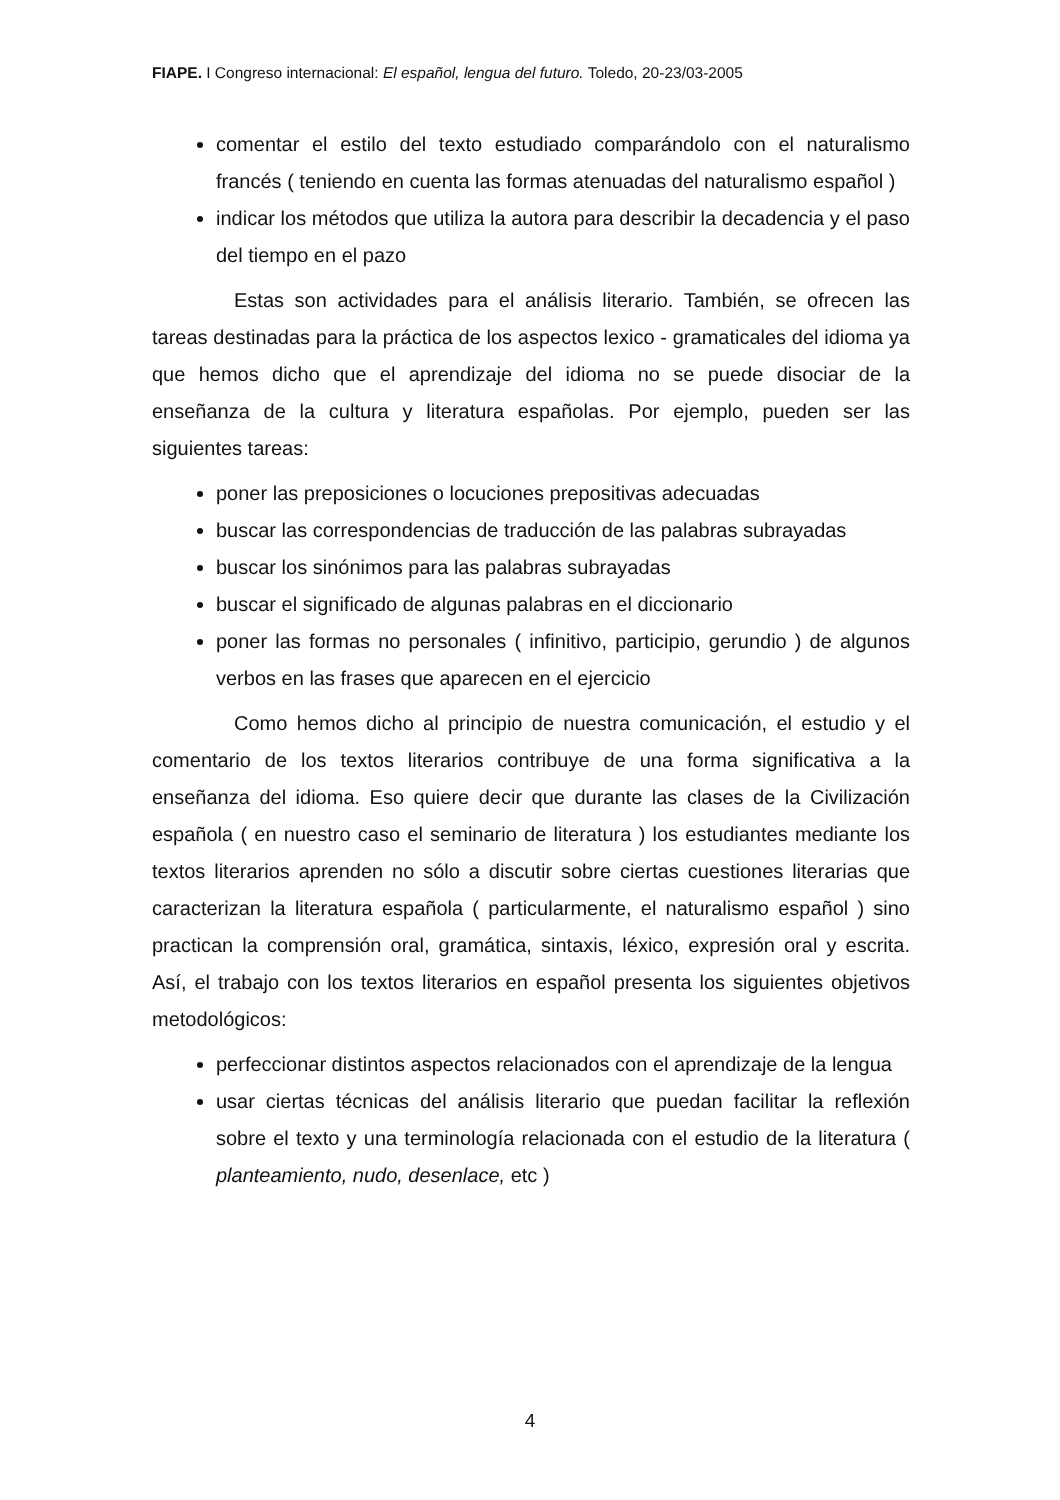FIAPE. I Congreso internacional: El español, lengua del futuro. Toledo, 20-23/03-2005
comentar el estilo del texto estudiado comparándolo con el naturalismo francés ( teniendo en cuenta las formas atenuadas del naturalismo español )
indicar los métodos que utiliza la autora para describir la decadencia y el paso del tiempo en el pazo
Estas son actividades para el análisis literario. También, se ofrecen las tareas destinadas para la práctica de los aspectos lexico - gramaticales del idioma ya que hemos dicho que el aprendizaje del idioma no se puede disociar de la enseñanza de la cultura y literatura españolas. Por ejemplo, pueden ser las siguientes tareas:
poner las preposiciones o locuciones prepositivas adecuadas
buscar las correspondencias de traducción de las palabras subrayadas
buscar los sinónimos para las palabras subrayadas
buscar el significado de algunas palabras en el diccionario
poner las formas no personales ( infinitivo, participio, gerundio ) de algunos verbos en las frases que aparecen en el ejercicio
Como hemos dicho al principio de nuestra comunicación, el estudio y el comentario de los textos literarios contribuye de una forma significativa a la enseñanza del idioma. Eso quiere decir que durante las clases de la Civilización española ( en nuestro caso el seminario de literatura ) los estudiantes mediante los textos literarios aprenden no sólo a discutir sobre ciertas cuestiones literarias que caracterizan la literatura española ( particularmente, el naturalismo español ) sino practican la comprensión oral, gramática, sintaxis, léxico, expresión oral y escrita. Así, el trabajo con los textos literarios en español presenta los siguientes objetivos metodológicos:
perfeccionar distintos aspectos relacionados con el aprendizaje de la lengua
usar ciertas técnicas del análisis literario que puedan facilitar la reflexión sobre el texto y una terminología relacionada con el estudio de la literatura ( planteamiento, nudo, desenlace, etc )
4